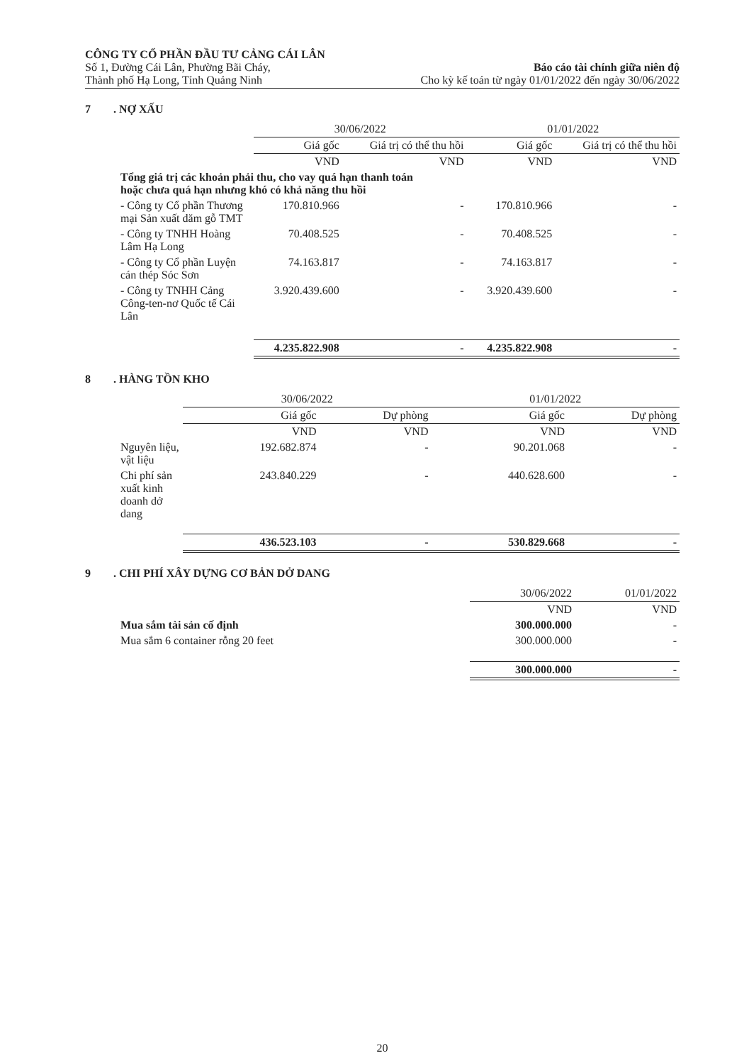CÔNG TY CỔ PHẦN ĐẦU TƯ CẢNG CÁI LÂN
Số 1, Đường Cái Lân, Phường Bãi Cháy,
Thành phố Hạ Long, Tỉnh Quảng Ninh
Báo cáo tài chính giữa niên độ
Cho kỳ kế toán từ ngày 01/01/2022 đến ngày 30/06/2022
7. NỢ XẤU
| | 30/06/2022 | | 01/01/2022 | |
| --- | --- | --- | --- | --- |
| | Giá gốc | Giá trị có thể thu hồi | Giá gốc | Giá trị có thể thu hồi |
| | VND | VND | VND | VND |
| Tổng giá trị các khoản phải thu, cho vay quá hạn thanh toán hoặc chưa quá hạn nhưng khó có khả năng thu hồi | | | | |
| - Công ty Cổ phần Thương mại Sản xuất dăm gỗ TMT | 170.810.966 | - | 170.810.966 | - |
| - Công ty TNHH Hoàng Lâm Hạ Long | 70.408.525 | - | 70.408.525 | - |
| - Công ty Cổ phần Luyện cán thép Sóc Sơn | 74.163.817 | - | 74.163.817 | - |
| - Công ty TNHH Cảng Công-ten-nơ Quốc tế Cái Lân | 3.920.439.600 | - | 3.920.439.600 | - |
| | 4.235.822.908 | - | 4.235.822.908 | - |
8. HÀNG TỒN KHO
| | 30/06/2022 | | 01/01/2022 | |
| --- | --- | --- | --- | --- |
| | Giá gốc | Dự phòng | Giá gốc | Dự phòng |
| | VND | VND | VND | VND |
| Nguyên liệu, vật liệu | 192.682.874 | - | 90.201.068 | - |
| Chi phí sản xuất kinh doanh dở dang | 243.840.229 | - | 440.628.600 | - |
| | 436.523.103 | - | 530.829.668 | - |
9. CHI PHÍ XÂY DỰNG CƠ BẢN DỞ DANG
| | 30/06/2022 | 01/01/2022 |
| --- | --- | --- |
| | VND | VND |
| Mua sắm tài sản cố định | 300.000.000 | - |
| Mua sắm 6 container rỗng 20 feet | 300.000.000 | - |
| | 300.000.000 | - |
20